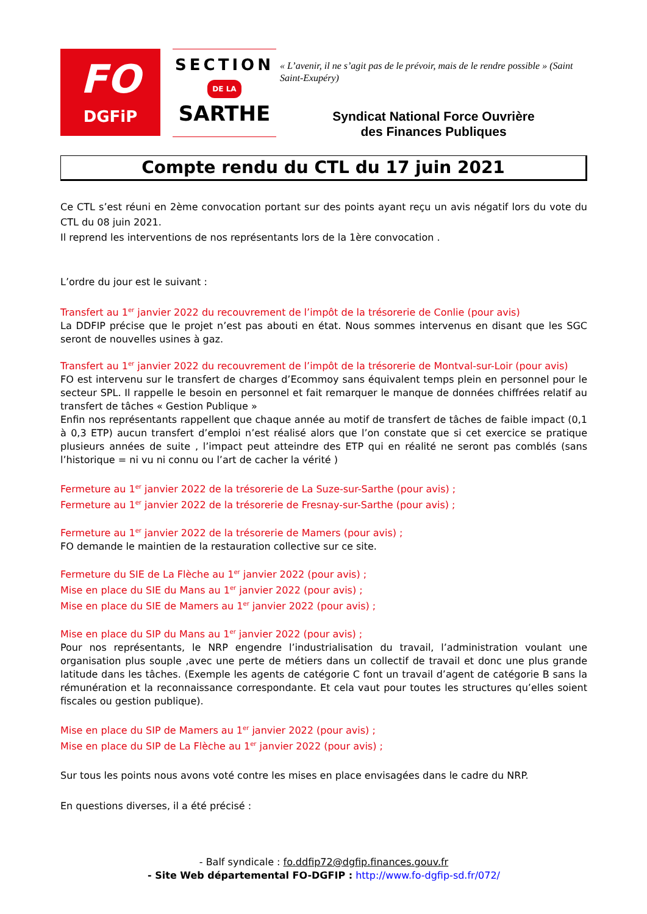FO
DGFiP
SECTION
DE LA
SARTHE
« L’avenir, il ne s’agit pas de le prévoir, mais de le rendre possible » (Saint Saint-Exupéry)
Syndicat National Force Ouvrière
des Finances Publiques
Compte rendu du CTL du 17 juin 2021
Ce CTL s’est réuni en 2ème convocation portant sur des points ayant reçu un avis négatif lors du vote du CTL du 08 juin 2021.
Il reprend les interventions de nos représentants lors de la 1ère convocation .
L’ordre du jour est le suivant :
Transfert au 1<sup>er</sup> janvier 2022 du recouvrement de l’impôt de la trésorerie de Conlie (pour avis)
La DDFIP précise que le projet n’est pas abouti en état. Nous sommes intervenus en disant que les SGC seront de nouvelles usines à gaz.
Transfert au 1<sup>er</sup> janvier 2022 du recouvrement de l’impôt de la trésorerie de Montval-sur-Loir (pour avis)
FO est intervenu sur le transfert de charges d’Ecommoy sans équivalent temps plein en personnel pour le secteur SPL. Il rappelle le besoin en personnel et fait remarquer le manque de données chiffrées relatif au transfert de tâches « Gestion Publique »
Enfin nos représentants rappellent que chaque année au motif de transfert de tâches de faible impact (0,1 à 0,3 ETP) aucun transfert d’emploi n’est réalisé alors que l’on constate que si cet exercice se pratique plusieurs années de suite , l’impact peut atteindre des ETP qui en réalité ne seront pas comblés (sans l’historique = ni vu ni connu ou l’art de cacher la vérité )
Fermeture au 1<sup>er</sup> janvier 2022 de la trésorerie de La Suze-sur-Sarthe (pour avis) ;
Fermeture au 1<sup>er</sup> janvier 2022 de la trésorerie de Fresnay-sur-Sarthe (pour avis) ;
Fermeture au 1<sup>er</sup> janvier 2022 de la trésorerie de Mamers (pour avis) ;
FO demande le maintien de la restauration collective sur ce site.
Fermeture du SIE de La Flèche au 1<sup>er</sup> janvier 2022 (pour avis) ;
Mise en place du SIE du Mans au 1<sup>er</sup> janvier 2022 (pour avis) ;
Mise en place du SIE de Mamers au 1<sup>er</sup> janvier 2022 (pour avis) ;
Mise en place du SIP du Mans au 1<sup>er</sup> janvier 2022 (pour avis) ;
Pour nos représentants, le NRP engendre l’industrialisation du travail, l’administration voulant une organisation plus souple ,avec une perte de métiers dans un collectif de travail et donc une plus grande latitude dans les tâches. (Exemple les agents de catégorie C font un travail d’agent de catégorie B sans la rémunération et la reconnaissance correspondante. Et cela vaut pour toutes les structures qu’elles soient fiscales ou gestion publique).
Mise en place du SIP de Mamers au 1<sup>er</sup> janvier 2022 (pour avis) ;
Mise en place du SIP de La Flèche au 1<sup>er</sup> janvier 2022 (pour avis) ;
Sur tous les points nous avons voté contre les mises en place envisagées dans le cadre du NRP.
En questions diverses, il a été précisé :
- Balf syndicale : fo.ddfip72@dgfip.finances.gouv.fr
- Site Web départemental FO-DGFIP : http://www.fo-dgfip-sd.fr/072/